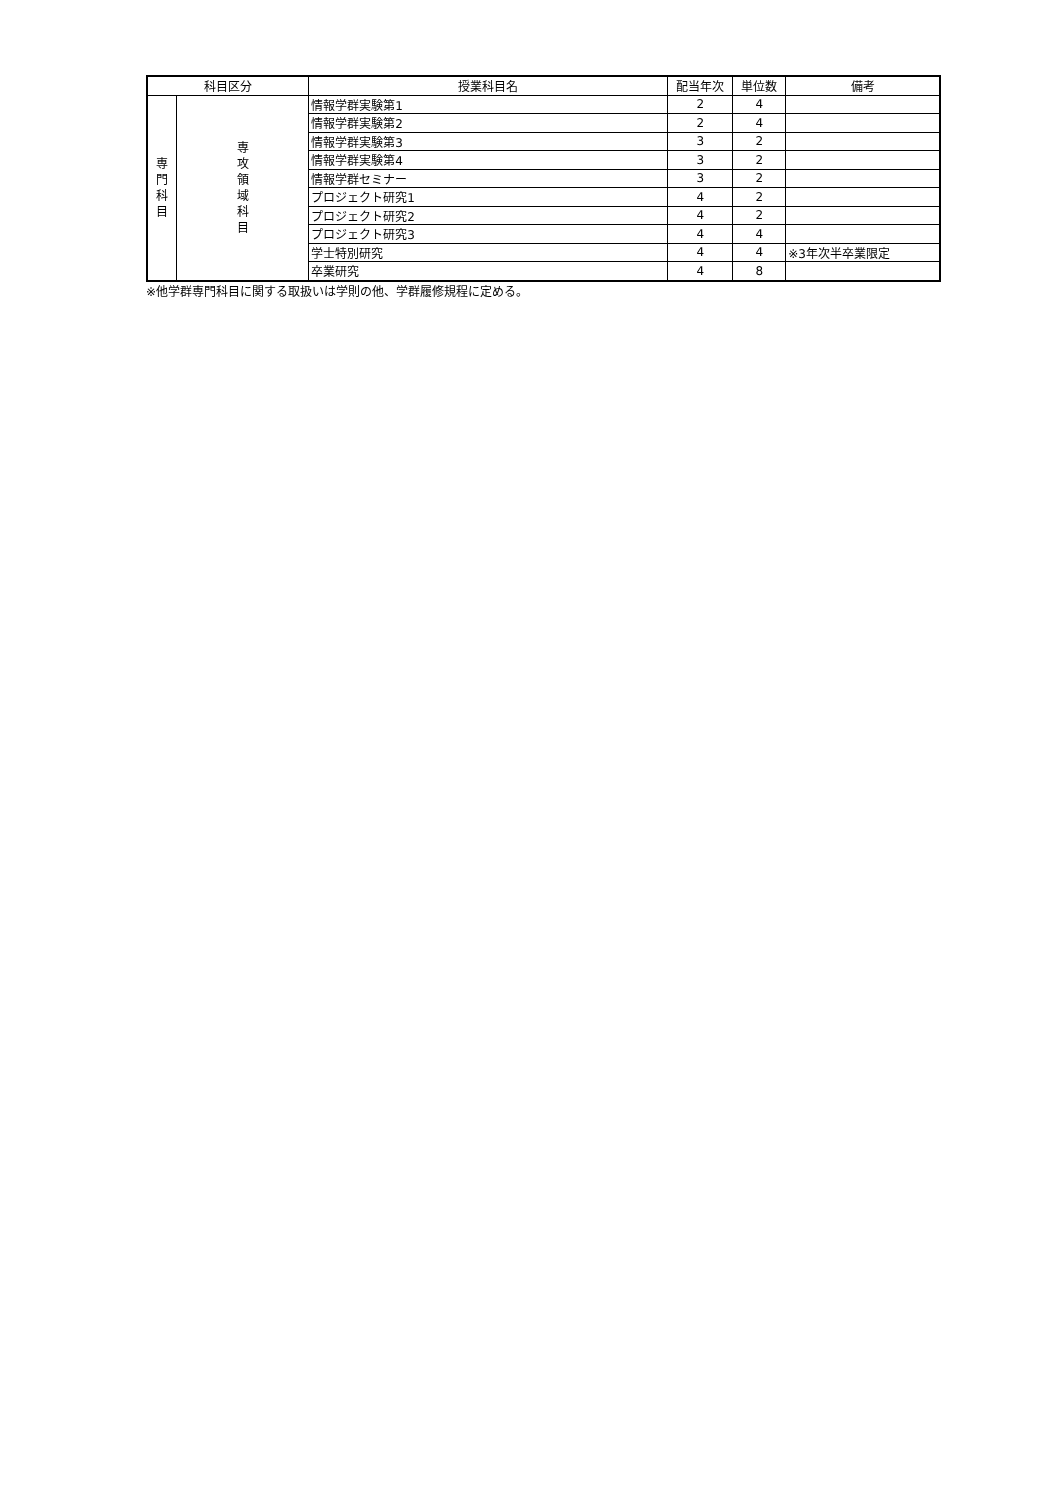| 科目区分 | | 授業科目名 | 配当年次 | 単位数 | 備考 |
| --- | --- | --- | --- | --- | --- |
| 専 門 科 目 | 専 攻 領 域 科 目 | 情報学群実験第1 | 2 | 4 | |
| | | 情報学群実験第2 | 2 | 4 | |
| | | 情報学群実験第3 | 3 | 2 | |
| | | 情報学群実験第4 | 3 | 2 | |
| | | 情報学群セミナー | 3 | 2 | |
| | | プロジェクト研究1 | 4 | 2 | |
| | | プロジェクト研究2 | 4 | 2 | |
| | | プロジェクト研究3 | 4 | 4 | |
| | | 学士特別研究 | 4 | 4 | ※3年次半卒業限定 |
| | | 卒業研究 | 4 | 8 | |
※他学群専門科目に関する取扱いは学則の他、学群履修規程に定める。